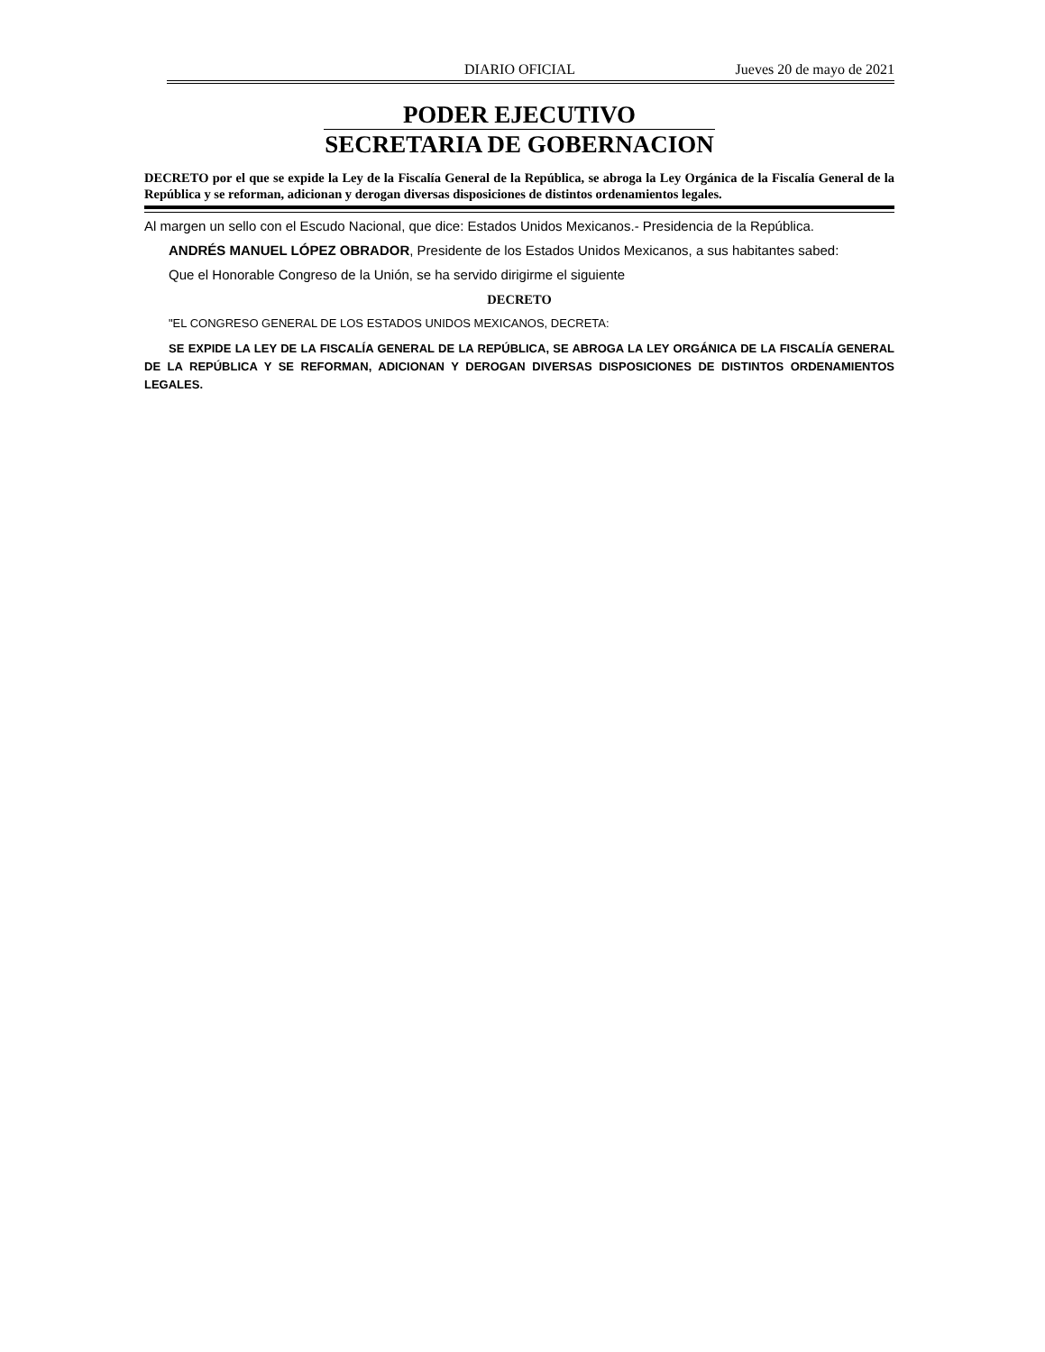DIARIO OFICIAL Jueves 20 de mayo de 2021
PODER EJECUTIVO
SECRETARIA DE GOBERNACION
DECRETO por el que se expide la Ley de la Fiscalía General de la República, se abroga la Ley Orgánica de la Fiscalía General de la República y se reforman, adicionan y derogan diversas disposiciones de distintos ordenamientos legales.
Al margen un sello con el Escudo Nacional, que dice: Estados Unidos Mexicanos.- Presidencia de la República.
ANDRÉS MANUEL LÓPEZ OBRADOR, Presidente de los Estados Unidos Mexicanos, a sus habitantes sabed:
Que el Honorable Congreso de la Unión, se ha servido dirigirme el siguiente
DECRETO
"EL CONGRESO GENERAL DE LOS ESTADOS UNIDOS MEXICANOS, DECRETA:
SE EXPIDE LA LEY DE LA FISCALÍA GENERAL DE LA REPÚBLICA, SE ABROGA LA LEY ORGÁNICA DE LA FISCALÍA GENERAL DE LA REPÚBLICA Y SE REFORMAN, ADICIONAN Y DEROGAN DIVERSAS DISPOSICIONES DE DISTINTOS ORDENAMIENTOS LEGALES.